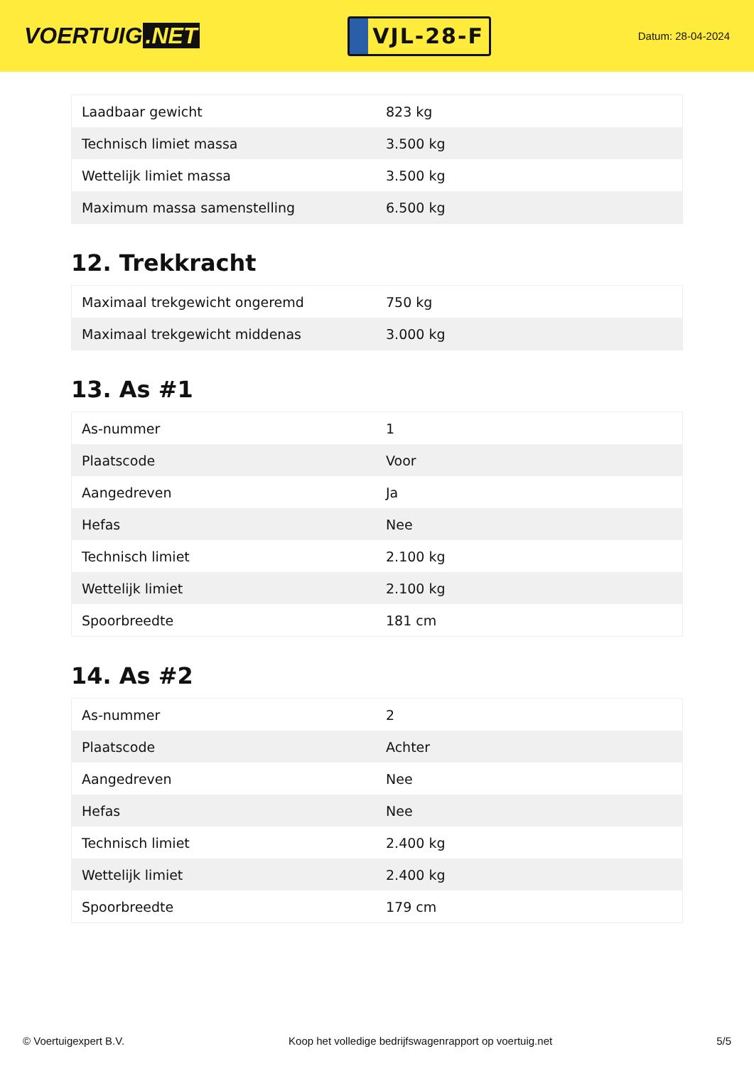VOERTUIG.NET
VJL-28-F
Datum: 28-04-2024
| Laadbaar gewicht | 823 kg |
| Technisch limiet massa | 3.500 kg |
| Wettelijk limiet massa | 3.500 kg |
| Maximum massa samenstelling | 6.500 kg |
12. Trekkracht
| Maximaal trekgewicht ongeremd | 750 kg |
| Maximaal trekgewicht middenas | 3.000 kg |
13. As #1
| As-nummer | 1 |
| Plaatscode | Voor |
| Aangedreven | Ja |
| Hefas | Nee |
| Technisch limiet | 2.100 kg |
| Wettelijk limiet | 2.100 kg |
| Spoorbreedte | 181 cm |
14. As #2
| As-nummer | 2 |
| Plaatscode | Achter |
| Aangedreven | Nee |
| Hefas | Nee |
| Technisch limiet | 2.400 kg |
| Wettelijk limiet | 2.400 kg |
| Spoorbreedte | 179 cm |
© Voertuigexpert B.V. Koop het volledige bedrijfswagenrapport op voertuig.net 5/5